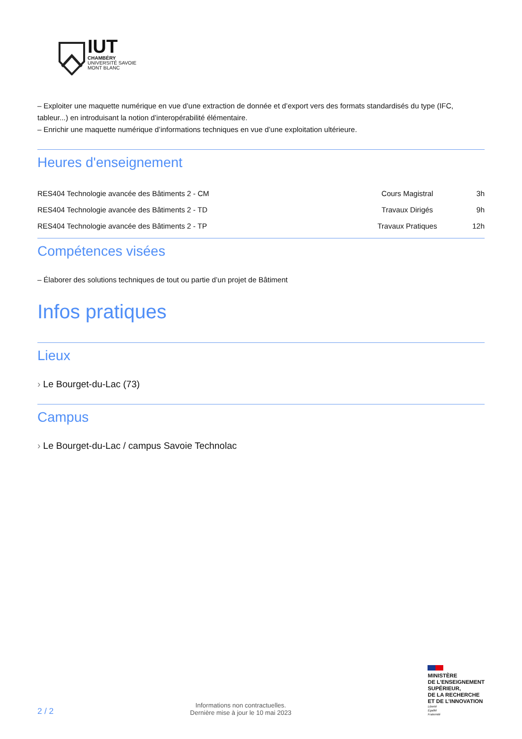IUT
CHAMBÉRY
UNIVERSITÉ SAVOIE
MONT BLANC
– Exploiter une maquette numérique en vue d’une extraction de donnée et d’export vers des formats standardisés du type (IFC, tableur...) en introduisant la notion d’interopérabilité élémentaire.
– Enrichir une maquette numérique d’informations techniques en vue d’une exploitation ultérieure.
Heures d'enseignement
| RES404 Technologie avancée des Bâtiments 2 - CM | Cours Magistral | 3h |
| RES404 Technologie avancée des Bâtiments 2 - TD | Travaux Dirigés | 9h |
| RES404 Technologie avancée des Bâtiments 2 - TP | Travaux Pratiques | 12h |
Compétences visées
– Élaborer des solutions techniques de tout ou partie d’un projet de Bâtiment
Infos pratiques
Lieux
› Le Bourget-du-Lac (73)
Campus
› Le Bourget-du-Lac / campus Savoie Technolac
2 / 2
Informations non contractuelles.
Dernière mise à jour le 10 mai 2023
MINISTÈRE
DE L’ENSEIGNEMENT
SUPÉRIEUR,
DE LA RECHERCHE
ET DE L’INNOVATION
Liberté
Égalité
Fraternité